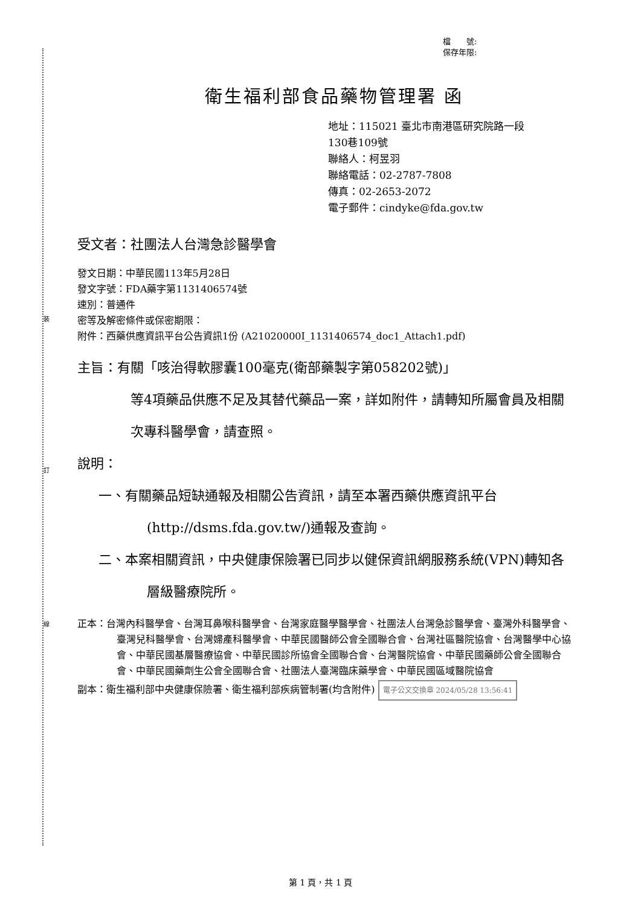裝
訂
線
檔　　號:
保存年限:
衛生福利部食品藥物管理署 函
地址：115021 臺北市南港區研究院路一段
130巷109號
聯絡人：柯昱羽
聯絡電話：02-2787-7808
傳真：02-2653-2072
電子郵件：cindyke@fda.gov.tw
受文者：社團法人台灣急診醫學會
發文日期：中華民國113年5月28日
發文字號：FDA藥字第1131406574號
速別：普通件
密等及解密條件或保密期限：
附件：西藥供應資訊平台公告資訊1份 (A21020000I_1131406574_doc1_Attach1.pdf)
主旨：有關「咳治得軟膠囊100毫克(衛部藥製字第058202號)」
等4項藥品供應不足及其替代藥品一案，詳如附件，請轉知所屬會員及相關次專科醫學會，請查照。
說明：
一、有關藥品短缺通報及相關公告資訊，請至本署西藥供應資訊平台(http://dsms.fda.gov.tw/)通報及查詢。
二、本案相關資訊，中央健康保險署已同步以健保資訊網服務系統(VPN)轉知各層級醫療院所。
正本：台灣內科醫學會、台灣耳鼻喉科醫學會、台灣家庭醫學醫學會、社團法人台灣急診醫學會、臺灣外科醫學會、臺灣兒科醫學會、台灣婦產科醫學會、中華民國醫師公會全國聯合會、台灣社區醫院協會、台灣醫學中心協會、中華民國基層醫療協會、中華民國診所協會全國聯合會、台灣醫院協會、中華民國藥師公會全國聯合會、中華民國藥劑生公會全國聯合會、社團法人臺灣臨床藥學會、中華民國區域醫院協會
副本：衛生福利部中央健康保險署、衛生福利部疾病管制署(均含附件) 電子公文交換章 2024/05/28 13:56:41
第 1 頁，共 1 頁